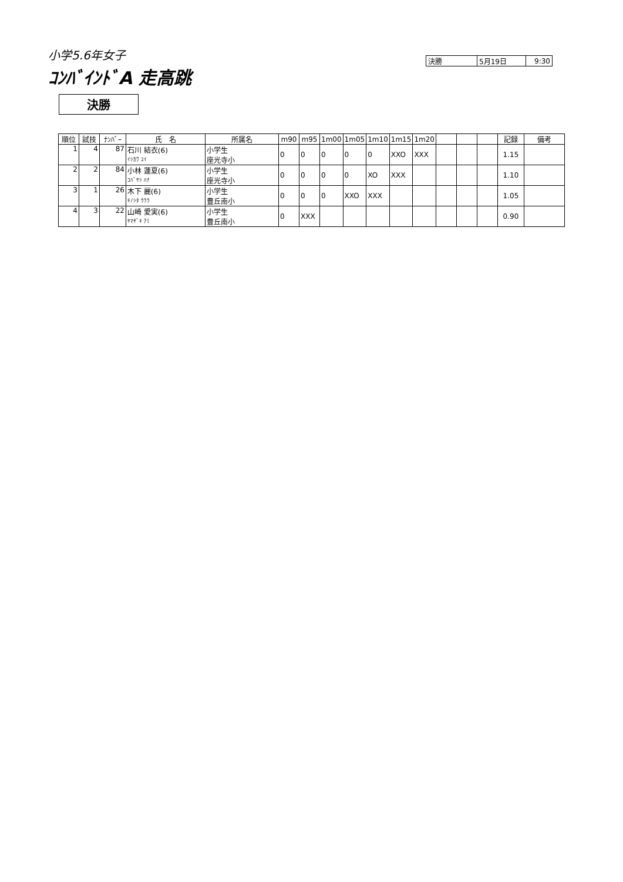小学5.6年女子
ｺﾝﾊﾞｲﾝﾄﾞA 走高跳
| 決勝 | 5月19日 | 9:30 |
決勝
| 順位 | 試技 | ﾅﾝﾊﾞｰ | 氏 名 | 所属名 | m90 | m95 | 1m00 | 1m05 | 1m10 | 1m15 | 1m20 | | | | 記録 | 備考 |
| --- | --- | --- | --- | --- | --- | --- | --- | --- | --- | --- | --- | --- | --- | --- | --- | --- |
| 1 | 4 | 87 | 石川 結衣(6) ｲｼｶﾜ ﾕｲ | 小学生 座光寺小 | 0 | 0 | 0 | 0 | 0 | XXO | XXX | | | | 1.15 | |
| 2 | 2 | 84 | 小林 蓮夏(6) ｺﾊﾞﾔｼ ﾊﾅ | 小学生 座光寺小 | 0 | 0 | 0 | 0 | XO | XXX | | | | | 1.10 | |
| 3 | 1 | 26 | 木下 麗(6) ｷﾉｼﾀ ｳﾗﾗ | 小学生 豊丘南小 | 0 | 0 | 0 | XXO | XXX | | | | | | 1.05 | |
| 4 | 3 | 22 | 山崎 愛実(6) ﾔﾏｻﾞｷ ｱﾐ | 小学生 豊丘南小 | 0 | XXX | | | | | | | | | 0.90 | |